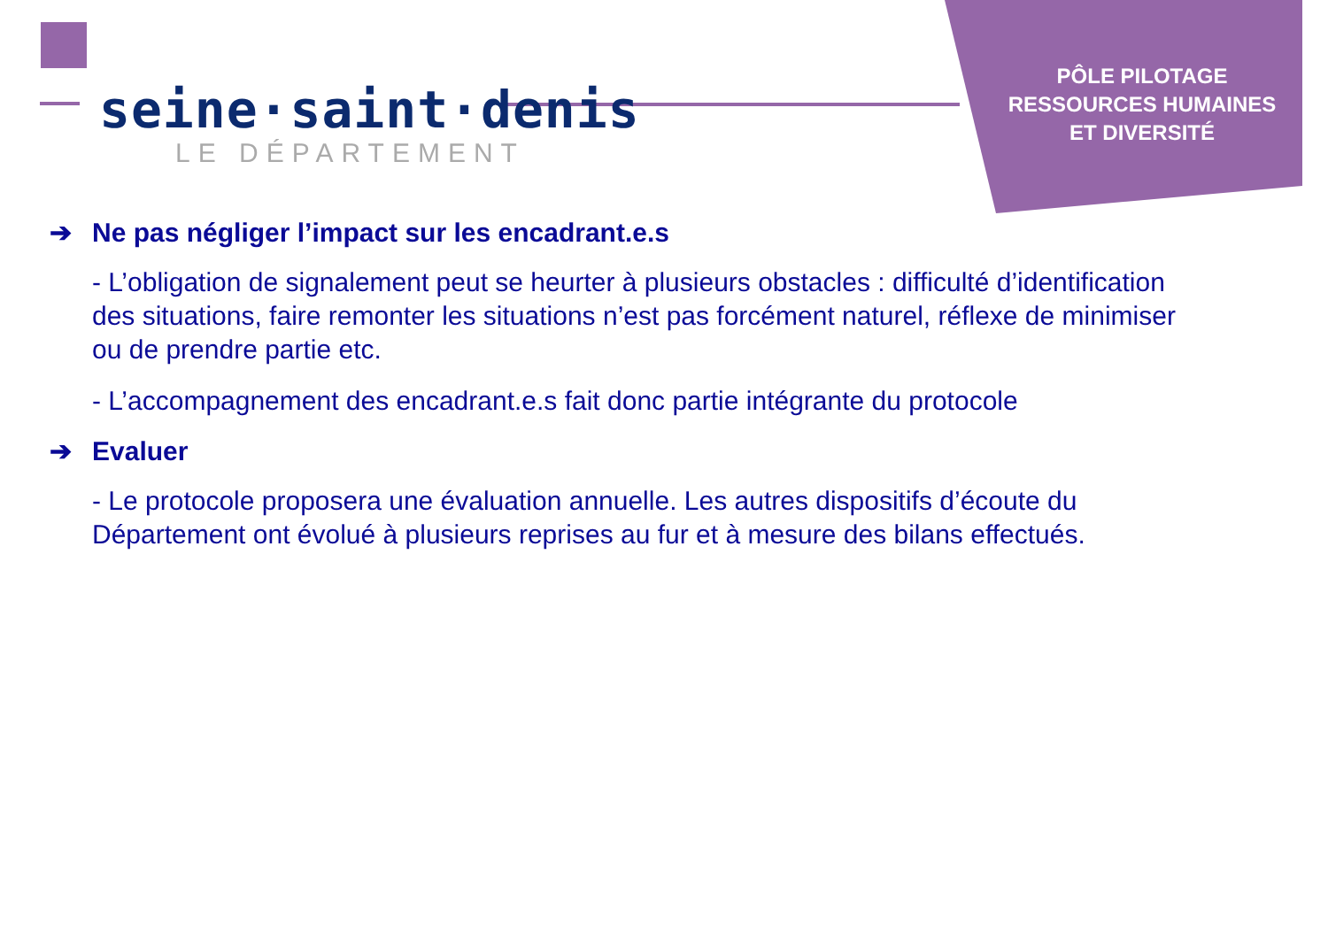seine·saint·denis
LE DÉPARTEMENT
PÔLE PILOTAGE
RESSOURCES HUMAINES
ET DIVERSITÉ
➔ Ne pas négliger l’impact sur les encadrant.e.s
- L’obligation de signalement peut se heurter à plusieurs obstacles : difficulté d’identification des situations, faire remonter les situations n’est pas forcément naturel, réflexe de minimiser ou de prendre partie etc.
- L’accompagnement des encadrant.e.s fait donc partie intégrante du protocole
➔ Evaluer
- Le protocole proposera une évaluation annuelle. Les autres dispositifs d’écoute du Département ont évolué à plusieurs reprises au fur et à mesure des bilans effectués.